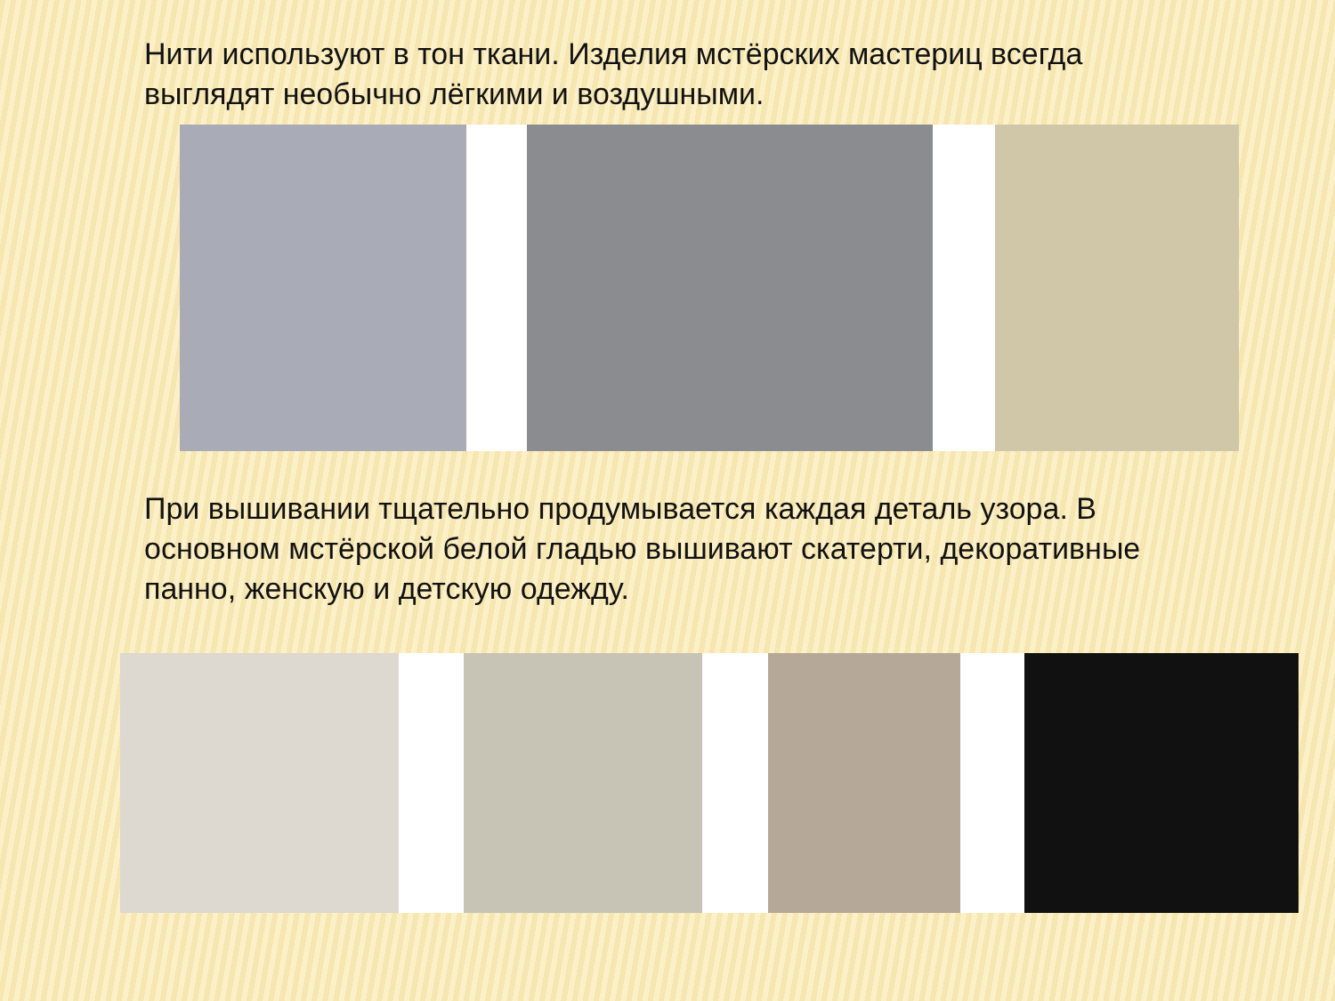Нити используют в тон ткани. Изделия мстёрских мастериц всегда выглядят необычно лёгкими и воздушными.
При вышивании тщательно продумывается каждая деталь узора. В основном мстёрской белой гладью вышивают скатерти, декоративные панно, женскую и детскую одежду.